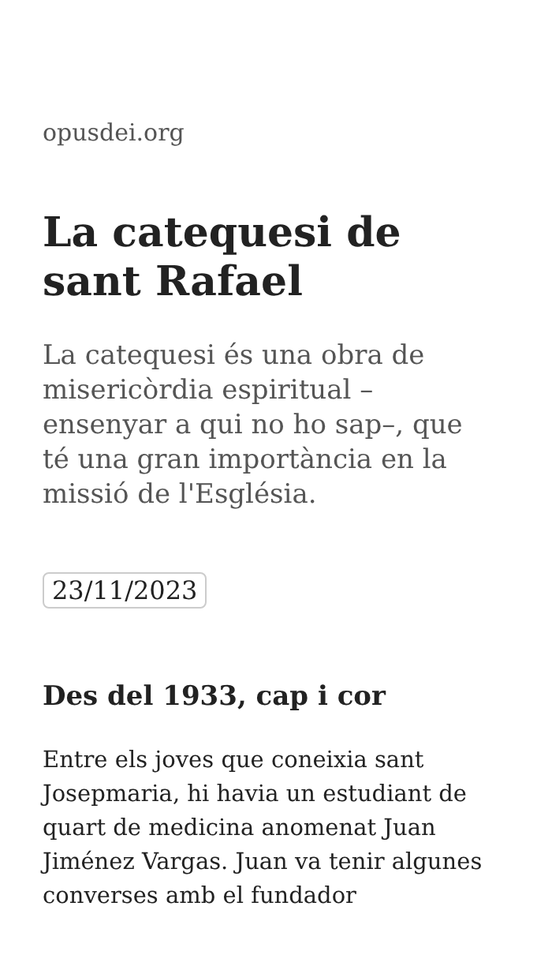opusdei.org
La catequesi de sant Rafael
La catequesi és una obra de misericòrdia espiritual – ensenyar a qui no ho sap–, que té una gran importància en la missió de l'Església.
23/11/2023
Des del 1933, cap i cor
Entre els joves que coneixia sant Josepmaria, hi havia un estudiant de quart de medicina anomenat Juan Jiménez Vargas. Juan va tenir algunes converses amb el fundador